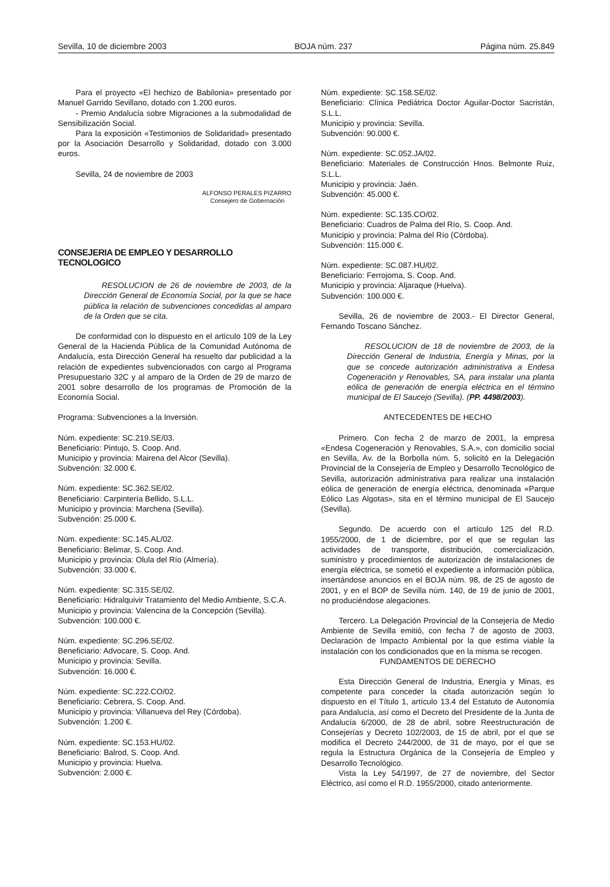Sevilla, 10 de diciembre 2003 BOJA núm. 237 Página núm. 25.849
Para el proyecto «El hechizo de Babilonia» presentado por Manuel Garrido Sevillano, dotado con 1.200 euros.
- Premio Andalucía sobre Migraciones a la submodalidad de Sensibilización Social.
Para la exposición «Testimonios de Solidaridad» presentado por la Asociación Desarrollo y Solidaridad, dotado con 3.000 euros.
Sevilla, 24 de noviembre de 2003
ALFONSO PERALES PIZARRO
Consejero de Gobernación
CONSEJERIA DE EMPLEO Y DESARROLLO TECNOLOGICO
RESOLUCION de 26 de noviembre de 2003, de la Dirección General de Economía Social, por la que se hace pública la relación de subvenciones concedidas al amparo de la Orden que se cita.
De conformidad con lo dispuesto en el artículo 109 de la Ley General de la Hacienda Pública de la Comunidad Autónoma de Andalucía, esta Dirección General ha resuelto dar publicidad a la relación de expedientes subvencionados con cargo al Programa Presupuestario 32C y al amparo de la Orden de 29 de marzo de 2001 sobre desarrollo de los programas de Promoción de la Economía Social.
Programa: Subvenciones a la Inversión.
Núm. expediente: SC.219.SE/03.
Beneficiario: Pintujo, S. Coop. And.
Municipio y provincia: Mairena del Alcor (Sevilla).
Subvención: 32.000 €.
Núm. expediente: SC.362.SE/02.
Beneficiario: Carpintería Bellido, S.L.L.
Municipio y provincia: Marchena (Sevilla).
Subvención: 25.000 €.
Núm. expediente: SC.145.AL/02.
Beneficiario: Belimar, S. Coop. And.
Municipio y provincia: Olula del Río (Almería).
Subvención: 33.000 €.
Núm. expediente: SC.315.SE/02.
Beneficiario: Hidralquivir Tratamiento del Medio Ambiente, S.C.A.
Municipio y provincia: Valencina de la Concepción (Sevilla).
Subvención: 100.000 €.
Núm. expediente: SC.296.SE/02.
Beneficiario: Advocare, S. Coop. And.
Municipio y provincia: Sevilla.
Subvención: 16.000 €.
Núm. expediente: SC.222.CO/02.
Beneficiario: Cebrera, S. Coop. And.
Municipio y provincia: Villanueva del Rey (Córdoba).
Subvención: 1.200 €.
Núm. expediente: SC.153.HU/02.
Beneficiario: Balrod, S. Coop. And.
Municipio y provincia: Huelva.
Subvención: 2.000 €.
Núm. expediente: SC.158.SE/02.
Beneficiario: Clínica Pediátrica Doctor Aguilar-Doctor Sacristán, S.L.L.
Municipio y provincia: Sevilla.
Subvención: 90.000 €.
Núm. expediente: SC.052.JA/02.
Beneficiario: Materiales de Construcción Hnos. Belmonte Ruiz, S.L.L.
Municipio y provincia: Jaén.
Subvención: 45.000 €.
Núm. expediente: SC.135.CO/02.
Beneficiario: Cuadros de Palma del Río, S. Coop. And.
Municipio y provincia: Palma del Río (Córdoba).
Subvención: 115.000 €.
Núm. expediente: SC.087.HU/02.
Beneficiario: Ferrojoma, S. Coop. And.
Municipio y provincia: Aljaraque (Huelva).
Subvención: 100.000 €.
Sevilla, 26 de noviembre de 2003.- El Director General, Fernando Toscano Sánchez.
RESOLUCION de 18 de noviembre de 2003, de la Dirección General de Industria, Energía y Minas, por la que se concede autorización administrativa a Endesa Cogeneración y Renovables, SA, para instalar una planta eólica de generación de energía eléctrica en el término municipal de El Saucejo (Sevilla). (PP. 4498/2003).
ANTECEDENTES DE HECHO
Primero. Con fecha 2 de marzo de 2001, la empresa «Endesa Cogeneración y Renovables, S.A.», con domicilio social en Sevilla, Av. de la Borbolla núm. 5, solicitó en la Delegación Provincial de la Consejería de Empleo y Desarrollo Tecnológico de Sevilla, autorización administrativa para realizar una instalación eólica de generación de energía eléctrica, denominada «Parque Eólico Las Algotas», sita en el término municipal de El Saucejo (Sevilla).
Segundo. De acuerdo con el artículo 125 del R.D. 1955/2000, de 1 de diciembre, por el que se regulan las actividades de transporte, distribución, comercialización, suministro y procedimientos de autorización de instalaciones de energía eléctrica, se sometió el expediente a información pública, insertándose anuncios en el BOJA núm. 98, de 25 de agosto de 2001, y en el BOP de Sevilla núm. 140, de 19 de junio de 2001, no produciéndose alegaciones.
Tercero. La Delegación Provincial de la Consejería de Medio Ambiente de Sevilla emitió, con fecha 7 de agosto de 2003, Declaración de Impacto Ambiental por la que estima viable la instalación con los condicionados que en la misma se recogen.
FUNDAMENTOS DE DERECHO
Esta Dirección General de Industria, Energía y Minas, es competente para conceder la citada autorización según lo dispuesto en el Título 1, artículo 13.4 del Estatuto de Autonomía para Andalucía, así como el Decreto del Presidente de la Junta de Andalucía 6/2000, de 28 de abril, sobre Reestructuración de Consejerías y Decreto 102/2003, de 15 de abril, por el que se modifica el Decreto 244/2000, de 31 de mayo, por el que se regula la Estructura Orgánica de la Consejería de Empleo y Desarrollo Tecnológico.
Vista la Ley 54/1997, de 27 de noviembre, del Sector Eléctrico, así como el R.D. 1955/2000, citado anteriormente.